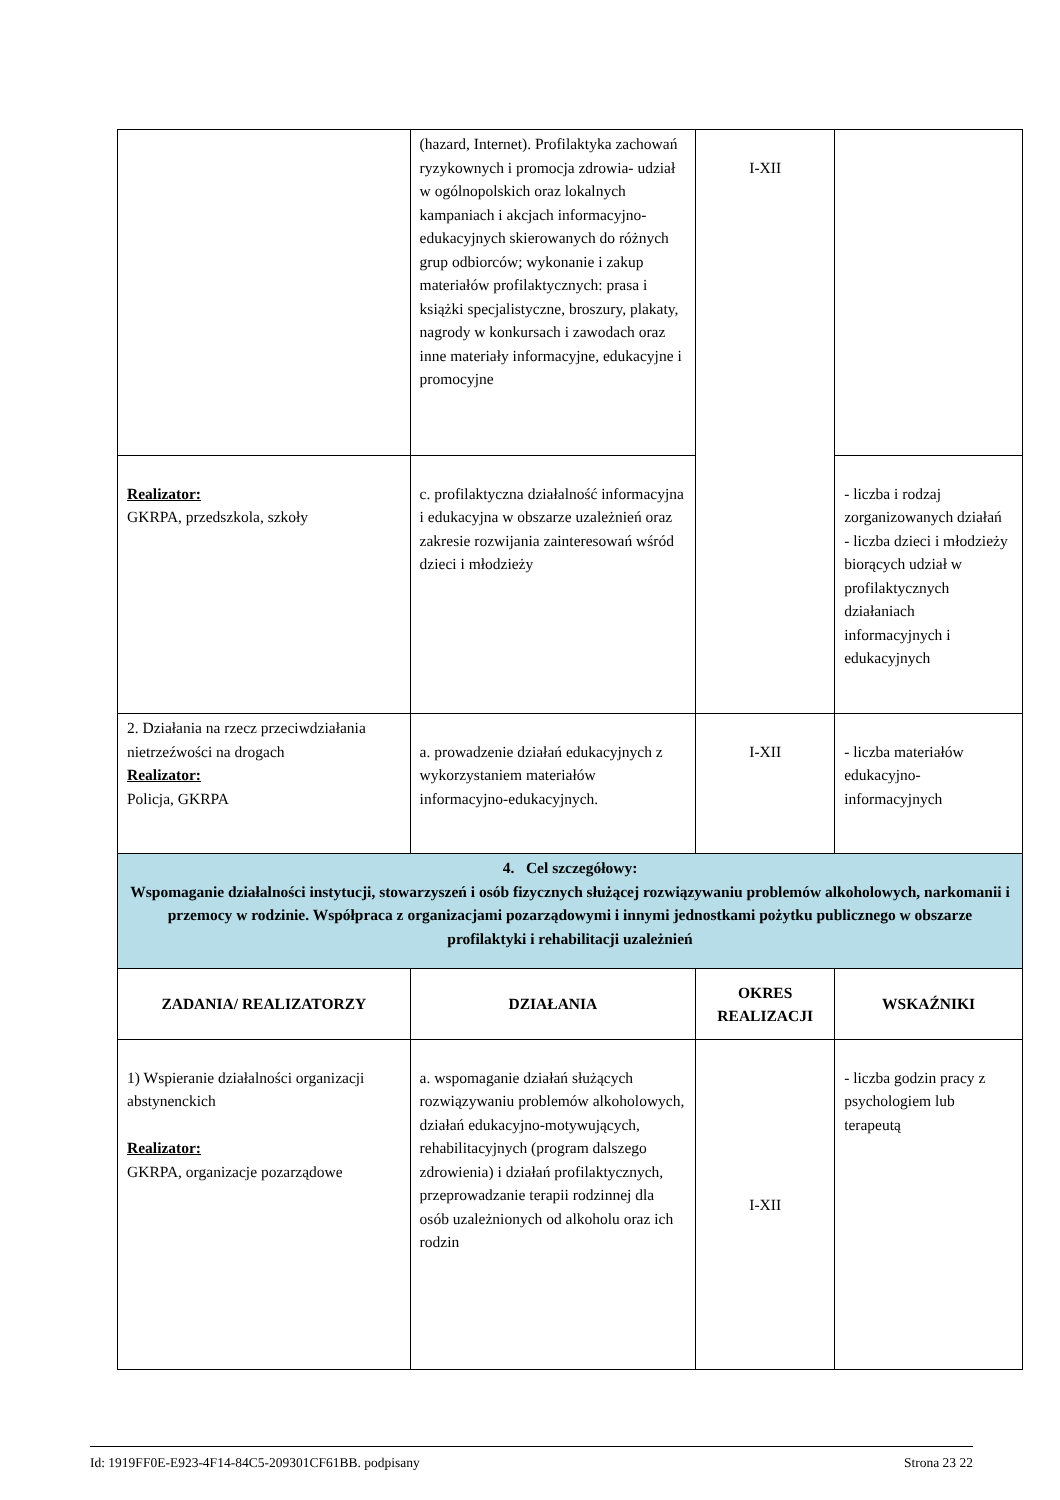| | (hazard, Internet). Profilaktyka zachowań ryzykownych i promocja zdrowia- udział w ogólnopolskich oraz lokalnych kampaniach i akcjach informacyjno- edukacyjnych skierowanych do różnych grup odbiorców; wykonanie i zakup materiałów profilaktycznych: prasa i książki specjalistyczne, broszury, plakaty, nagrody w konkursach i zawodach oraz inne materiały informacyjne, edukacyjne i promocyjne | I-XII | |
| Realizator: GKRPA, przedszkola, szkoły | c. profilaktyczna działalność informacyjna i edukacyjna w obszarze uzależnień oraz zakresie rozwijania zainteresowań wśród dzieci i młodzieży | | - liczba i rodzaj zorganizowanych działań - liczba dzieci i młodzieży biorących udział w profilaktycznych działaniach informacyjnych i edukacyjnych |
| 2. Działania na rzecz przeciwdziałania nietrzeźwości na drogach Realizator: Policja, GKRPA | a. prowadzenie działań edukacyjnych z wykorzystaniem materiałów informacyjno-edukacyjnych. | I-XII | - liczba materiałów edukacyjno-informacyjnych |
| 4. Cel szczegółowy: Wspomaganie działalności instytucji, stowarzyszeń i osób fizycznych służącej rozwiązywaniu problemów alkoholowych, narkomanii i przemocy w rodzinie. Współpraca z organizacjami pozarządowymi i innymi jednostkami pożytku publicznego w obszarze profilaktyki i rehabilitacji uzależnień | | | |
| ZADANIA/ REALIZATORZY | DZIAŁANIA | OKRES REALIZACJI | WSKAŹNIKI |
| 1) Wspieranie działalności organizacji abstynenckich Realizator: GKRPA, organizacje pozarządowe | a. wspomaganie działań służących rozwiązywaniu problemów alkoholowych, działań edukacyjno-motywujących, rehabilitacyjnych (program dalszego zdrowienia) i działań profilaktycznych, przeprowadzanie terapii rodzinnej dla osób uzależnionych od alkoholu oraz ich rodzin | I-XII | - liczba godzin pracy z psychologiem lub terapeutą |
Id: 1919FF0E-E923-4F14-84C5-209301CF61BB. podpisany Strona 23 22